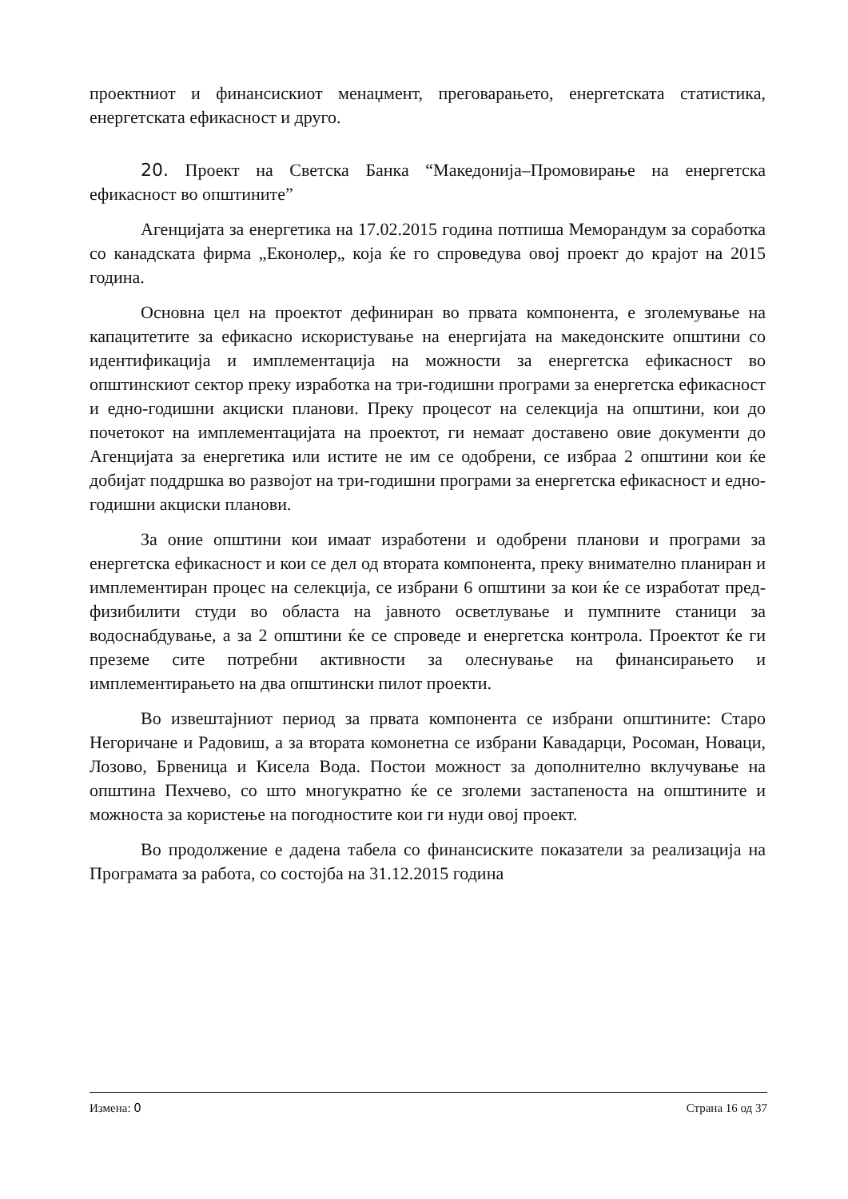проектниот и финансискиот менаџмент, преговарањето, енергетската статистика, енергетската ефикасност и друго.
20. Проект на Светска Банка “Македонија–Промовирање на енергетска ефикасност во општините”
Агенцијата за енергетика на 17.02.2015 година потпиша Меморандум за соработка со канадската фирма „Еконолер„ која ќе го спроведува овој проект до крајот на 2015 година.
Основна цел на проектот дефиниран во првата компонента, е зголемување на капацитетите за ефикасно искористување на енергијата на македонските општини со идентификација и имплементација на можности за енергетска ефикасност во општинскиот сектор преку изработка на три-годишни програми за енергетска ефикасност и едно-годишни акциски планови. Преку процесот на селекција на општини, кои до почетокот на имплементацијата на проектот, ги немаат доставено овие документи до Агенцијата за енергетика или истите не им се одобрени, се избраа 2 општини кои ќе добијат поддршка во развојот на три-годишни програми за енергетска ефикасност и едно-годишни акциски планови.
За оние општини кои имаат изработени и одобрени планови и програми за енергетска ефикасност и кои се дел од втората компонента, преку внимателно планиран и имплементиран процес на селекција, се избрани 6 општини за кои ќе се изработат пред-физибилити студи во областа на јавното осветлување и пумпните станици за водоснабдување, а за 2 општини ќе се спроведе и енергетска контрола. Проектот ќе ги преземе сите потребни активности за олеснување на финансирањето и имплементирањето на два општински пилот проекти.
Во извештајниот период за првата компонента се избрани општините: Старо Негоричане и Радовиш, а за втората комонетна се избрани Кавадарци, Росоман, Новаци, Лозово, Брвеница и Кисела Вода. Постои можност за дополнително вклучување на општина Пехчево, со што многукратно ќе се зголеми застапеноста на општините и можноста за користење на погодностите кои ги нуди овој проект.
Во продолжение е дадена табела со финансиските показатели за реализација на Програмата за работа, со состојба на 31.12.2015 година
Измена: 0 Страна 16 од 37